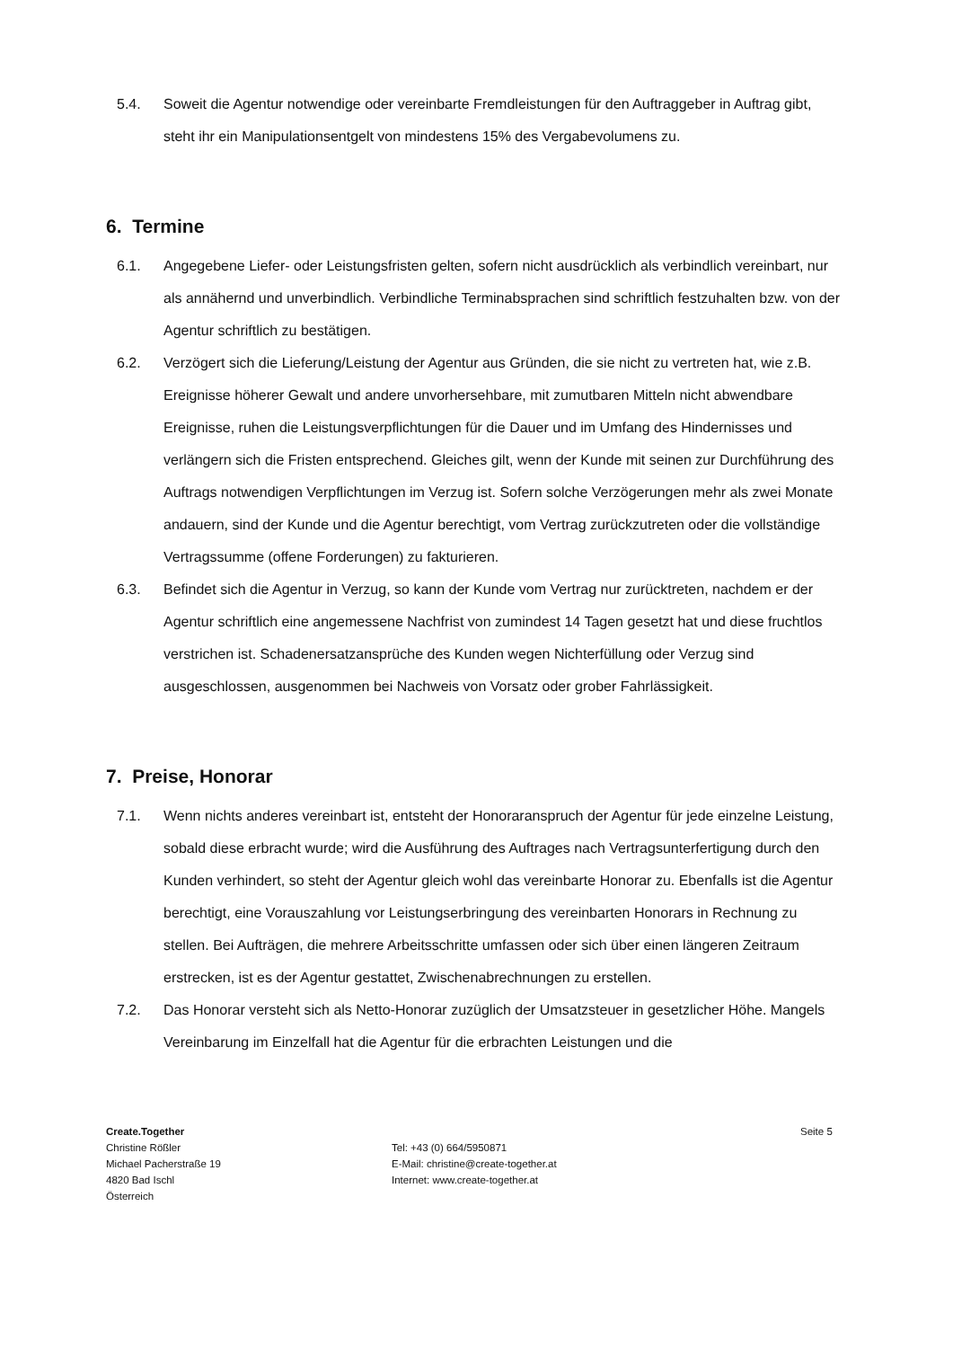5.4. Soweit die Agentur notwendige oder vereinbarte Fremdleistungen für den Auftraggeber in Auftrag gibt, steht ihr ein Manipulationsentgelt von mindestens 15% des Vergabevolumens zu.
6. Termine
6.1. Angegebene Liefer- oder Leistungsfristen gelten, sofern nicht ausdrücklich als verbindlich vereinbart, nur als annähernd und unverbindlich. Verbindliche Terminabsprachen sind schriftlich festzuhalten bzw. von der Agentur schriftlich zu bestätigen.
6.2. Verzögert sich die Lieferung/Leistung der Agentur aus Gründen, die sie nicht zu vertreten hat, wie z.B. Ereignisse höherer Gewalt und andere unvorhersehbare, mit zumutbaren Mitteln nicht abwendbare Ereignisse, ruhen die Leistungsverpflichtungen für die Dauer und im Umfang des Hindernisses und verlängern sich die Fristen entsprechend. Gleiches gilt, wenn der Kunde mit seinen zur Durchführung des Auftrags notwendigen Verpflichtungen im Verzug ist. Sofern solche Verzögerungen mehr als zwei Monate andauern, sind der Kunde und die Agentur berechtigt, vom Vertrag zurückzutreten oder die vollständige Vertragssumme (offene Forderungen) zu fakturieren.
6.3. Befindet sich die Agentur in Verzug, so kann der Kunde vom Vertrag nur zurücktreten, nachdem er der Agentur schriftlich eine angemessene Nachfrist von zumindest 14 Tagen gesetzt hat und diese fruchtlos verstrichen ist. Schadenersatzansprüche des Kunden wegen Nichterfüllung oder Verzug sind ausgeschlossen, ausgenommen bei Nachweis von Vorsatz oder grober Fahrlässigkeit.
7. Preise, Honorar
7.1. Wenn nichts anderes vereinbart ist, entsteht der Honoraranspruch der Agentur für jede einzelne Leistung, sobald diese erbracht wurde; wird die Ausführung des Auftrages nach Vertragsunterfertigung durch den Kunden verhindert, so steht der Agentur gleich wohl das vereinbarte Honorar zu. Ebenfalls ist die Agentur berechtigt, eine Vorauszahlung vor Leistungserbringung des vereinbarten Honorars in Rechnung zu stellen. Bei Aufträgen, die mehrere Arbeitsschritte umfassen oder sich über einen längeren Zeitraum erstrecken, ist es der Agentur gestattet, Zwischenabrechnungen zu erstellen.
7.2. Das Honorar versteht sich als Netto-Honorar zuzüglich der Umsatzsteuer in gesetzlicher Höhe. Mangels Vereinbarung im Einzelfall hat die Agentur für die erbrachten Leistungen und die
Create.Together
Christine Rößler
Michael Pacherstraße 19
4820 Bad Ischl
Österreich
Tel: +43 (0) 664/5950871
E-Mail: christine@create-together.at
Internet: www.create-together.at
Seite 5